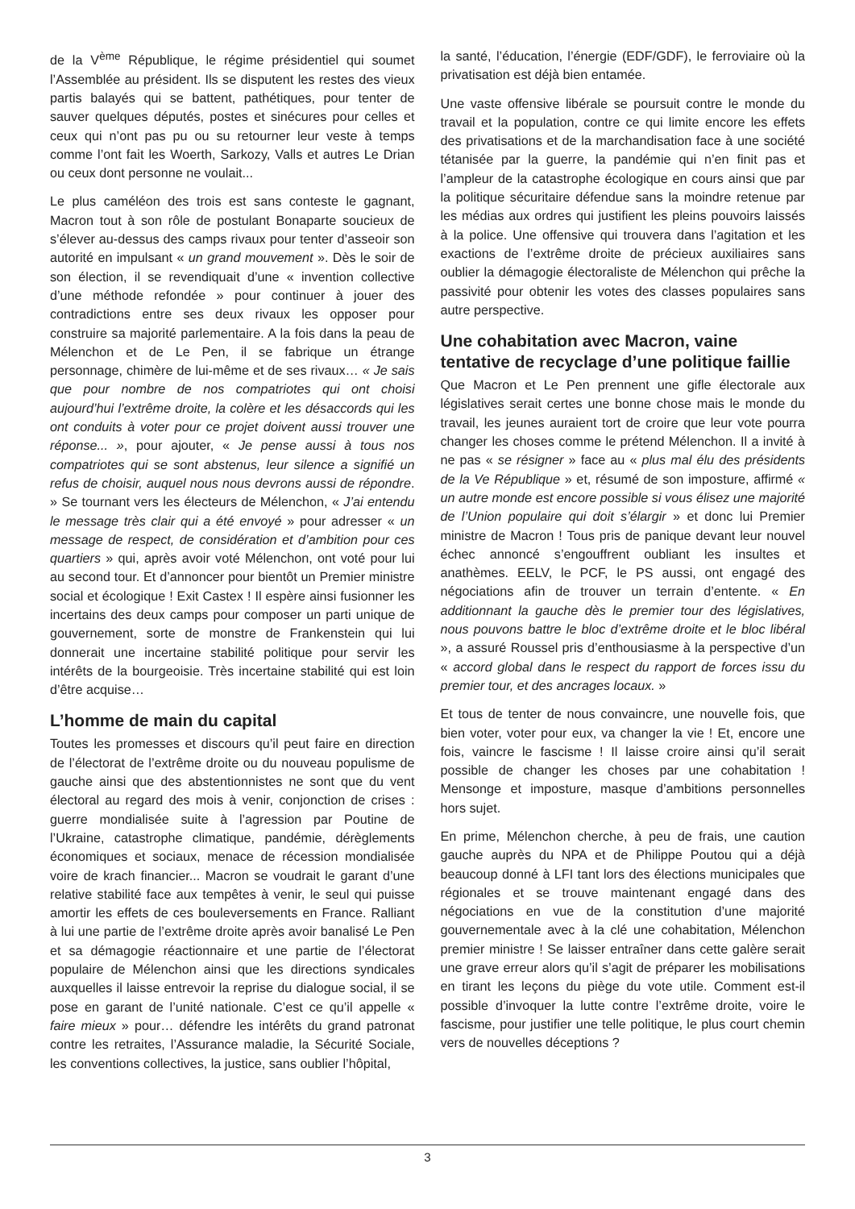de la V<sup>ème</sup> République, le régime présidentiel qui soumet l’Assemblée au président. Ils se disputent les restes des vieux partis balayés qui se battent, pathétiques, pour tenter de sauver quelques députés, postes et sinécures pour celles et ceux qui n’ont pas pu ou su retourner leur veste à temps comme l’ont fait les Woerth, Sarkozy, Valls et autres Le Drian ou ceux dont personne ne voulait...
Le plus caméléon des trois est sans conteste le gagnant, Macron tout à son rôle de postulant Bonaparte soucieux de s’élever au-dessus des camps rivaux pour tenter d’asseoir son autorité en impulsant « un grand mouvement ». Dès le soir de son élection, il se revendiquait d’une « invention collective d’une méthode refondée » pour continuer à jouer des contradictions entre ses deux rivaux les opposer pour construire sa majorité parlementaire. A la fois dans la peau de Mélenchon et de Le Pen, il se fabrique un étrange personnage, chimère de lui-même et de ses rivaux… « Je sais que pour nombre de nos compatriotes qui ont choisi aujourd’hui l’extrême droite, la colère et les désaccords qui les ont conduits à voter pour ce projet doivent aussi trouver une réponse... », pour ajouter, « Je pense aussi à tous nos compatriotes qui se sont abstenus, leur silence a signifié un refus de choisir, auquel nous nous devrons aussi de répondre. » Se tournant vers les électeurs de Mélenchon, « J’ai entendu le message très clair qui a été envoyé » pour adresser « un message de respect, de considération et d’ambition pour ces quartiers » qui, après avoir voté Mélenchon, ont voté pour lui au second tour. Et d’annoncer pour bientôt un Premier ministre social et écologique ! Exit Castex ! Il espère ainsi fusionner les incertains des deux camps pour composer un parti unique de gouvernement, sorte de monstre de Frankenstein qui lui donnerait une incertaine stabilité politique pour servir les intérêts de la bourgeoisie. Très incertaine stabilité qui est loin d’être acquise…
L’homme de main du capital
Toutes les promesses et discours qu’il peut faire en direction de l’électorat de l’extrême droite ou du nouveau populisme de gauche ainsi que des abstentionnistes ne sont que du vent électoral au regard des mois à venir, conjonction de crises : guerre mondialisée suite à l’agression par Poutine de l’Ukraine, catastrophe climatique, pandémie, dérèglements économiques et sociaux, menace de récession mondialisée voire de krach financier... Macron se voudrait le garant d’une relative stabilité face aux tempêtes à venir, le seul qui puisse amortir les effets de ces bouleversements en France. Ralliant à lui une partie de l’extrême droite après avoir banalisé Le Pen et sa démagogie réactionnaire et une partie de l’électorat populaire de Mélenchon ainsi que les directions syndicales auxquelles il laisse entrevoir la reprise du dialogue social, il se pose en garant de l’unité nationale. C’est ce qu’il appelle « faire mieux » pour… défendre les intérêts du grand patronat contre les retraites, l’Assurance maladie, la Sécurité Sociale, les conventions collectives, la justice, sans oublier l’hôpital,
la santé, l’éducation, l’énergie (EDF/GDF), le ferroviaire où la privatisation est déjà bien entamée.
Une vaste offensive libérale se poursuit contre le monde du travail et la population, contre ce qui limite encore les effets des privatisations et de la marchandisation face à une société tétanisée par la guerre, la pandémie qui n’en finit pas et l’ampleur de la catastrophe écologique en cours ainsi que par la politique sécuritaire défendue sans la moindre retenue par les médias aux ordres qui justifient les pleins pouvoirs laissés à la police. Une offensive qui trouvera dans l’agitation et les exactions de l’extrême droite de précieux auxiliaires sans oublier la démagogie électoraliste de Mélenchon qui prêche la passivité pour obtenir les votes des classes populaires sans autre perspective.
Une cohabitation avec Macron, vaine tentative de recyclage d’une politique faillie
Que Macron et Le Pen prennent une gifle électorale aux législatives serait certes une bonne chose mais le monde du travail, les jeunes auraient tort de croire que leur vote pourra changer les choses comme le prétend Mélenchon. Il a invité à ne pas « se résigner » face au « plus mal élu des présidents de la Ve République » et, résumé de son imposture, affirmé « un autre monde est encore possible si vous élisez une majorité de l’Union populaire qui doit s’élargir » et donc lui Premier ministre de Macron ! Tous pris de panique devant leur nouvel échec annoncé s’engouffrent oubliant les insultes et anathèmes. EELV, le PCF, le PS aussi, ont engagé des négociations afin de trouver un terrain d’entente. « En additionnant la gauche dès le premier tour des législatives, nous pouvons battre le bloc d’extrême droite et le bloc libéral », a assuré Roussel pris d’enthousiasme à la perspective d’un « accord global dans le respect du rapport de forces issu du premier tour, et des ancrages locaux. »
Et tous de tenter de nous convaincre, une nouvelle fois, que bien voter, voter pour eux, va changer la vie ! Et, encore une fois, vaincre le fascisme ! Il laisse croire ainsi qu’il serait possible de changer les choses par une cohabitation ! Mensonge et imposture, masque d’ambitions personnelles hors sujet.
En prime, Mélenchon cherche, à peu de frais, une caution gauche auprès du NPA et de Philippe Poutou qui a déjà beaucoup donné à LFI tant lors des élections municipales que régionales et se trouve maintenant engagé dans des négociations en vue de la constitution d’une majorité gouvernementale avec à la clé une cohabitation, Mélenchon premier ministre ! Se laisser entraîner dans cette galère serait une grave erreur alors qu’il s’agit de préparer les mobilisations en tirant les leçons du piège du vote utile. Comment est-il possible d’invoquer la lutte contre l’extrême droite, voire le fascisme, pour justifier une telle politique, le plus court chemin vers de nouvelles déceptions ?
3